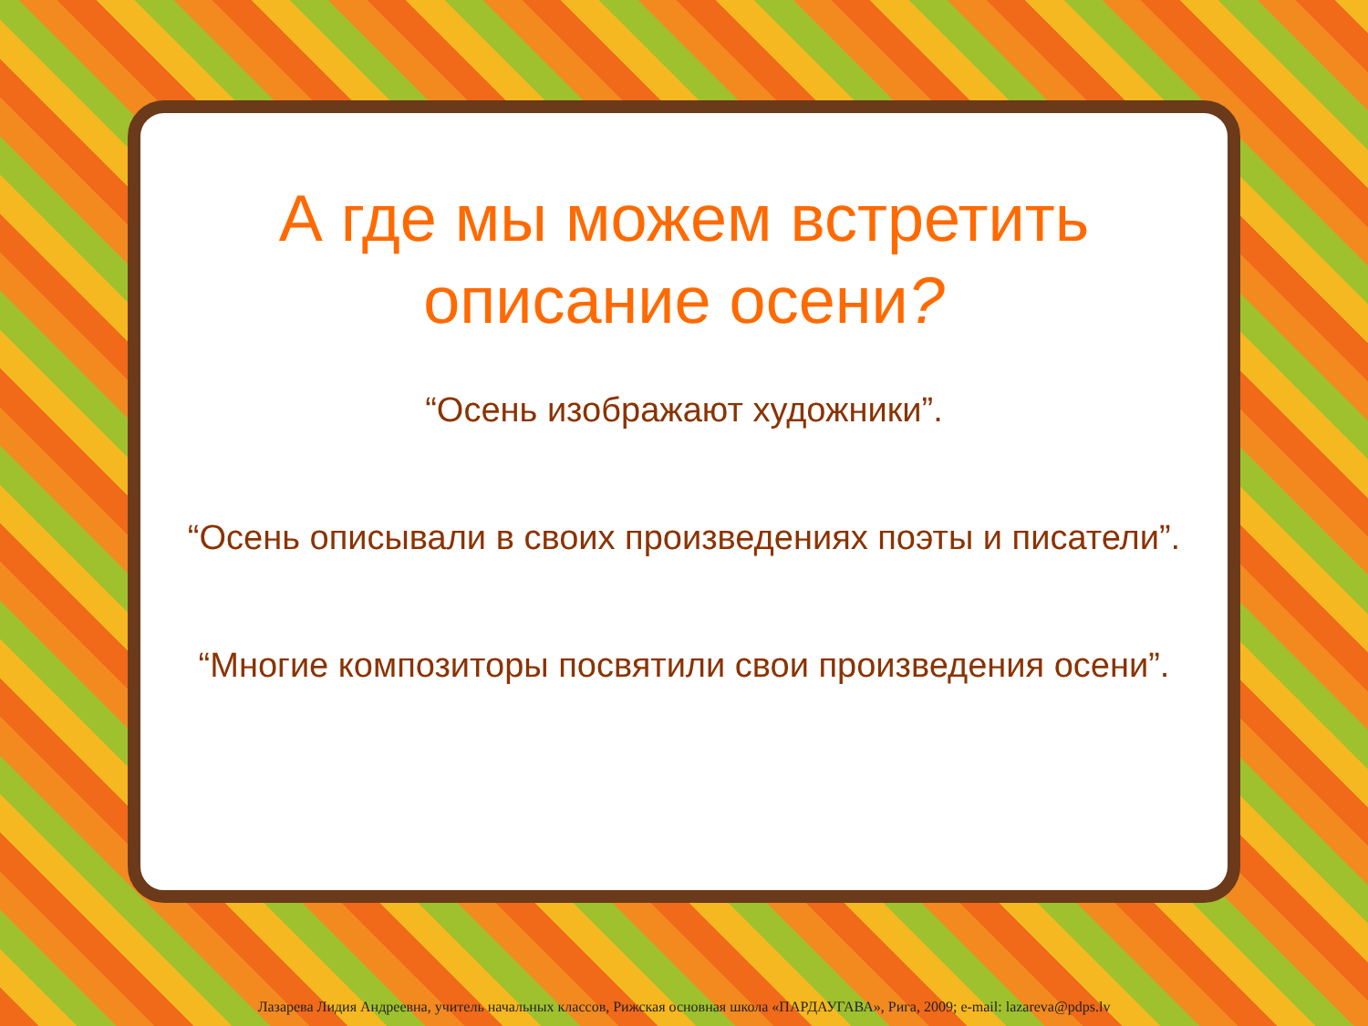А где мы можем встретить описание осени?
“Осень изображают художники”.
“Осень описывали в своих произведениях поэты и писатели”.
“Многие композиторы посвятили свои произведения осени”.
Лазарева Лидия Андреевна, учитель начальных классов, Рижская основная школа «ПАРДАУГАВА», Рига, 2009; e-mail: lazareva@pdps.lv